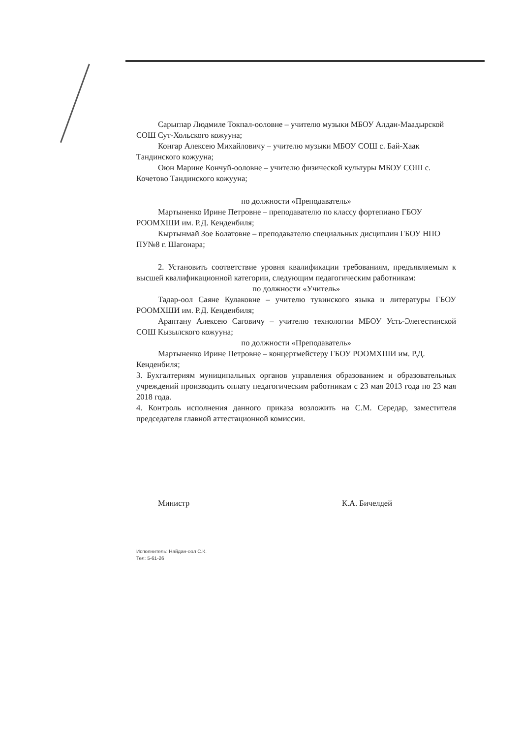Сарыглар Людмиле Токпал-ооловне – учителю музыки МБОУ Алдан-Маадырской СОШ Сут-Хольского кожууна;
Конгар Алексею Михайловичу – учителю музыки МБОУ СОШ с. Бай-Хаак Тандинского кожууна;
Оюн Марине Кончуй-ооловне – учителю физической культуры МБОУ СОШ с. Кочетово Тандинского кожууна;
по должности «Преподаватель»
Мартыненко Ирине Петровне – преподавателю по классу фортепиано ГБОУ РООМХШИ им. Р.Д. Кенденбиля;
Кыртынмай Зое Болатовне – преподавателю специальных дисциплин ГБОУ НПО ПУ№8 г. Шагонара;
2. Установить соответствие уровня квалификации требованиям, предъявляемым к высшей квалификационной категории, следующим педагогическим работникам:
по должности «Учитель»
Тадар-оол Саяне Кулаковне – учителю тувинского языка и литературы ГБОУ РООМХШИ им. Р.Д. Кенденбиля;
Араптану Алексею Саговичу – учителю технологии МБОУ Усть-Элегестинской СОШ Кызылского кожууна;
по должности «Преподаватель»
Мартыненко Ирине Петровне – концертмейстеру ГБОУ РООМХШИ им. Р.Д. Кенденбиля;
3. Бухгалтериям муниципальных органов управления образованием и образовательных учреждений производить оплату педагогическим работникам с 23 мая 2013 года по 23 мая 2018 года.
4. Контроль исполнения данного приказа возложить на С.М. Середар, заместителя председателя главной аттестационной комиссии.
Министр К.А. Бичелдей
Исполнитель: Найдан-оол С.К.
Тел: 5-61-26